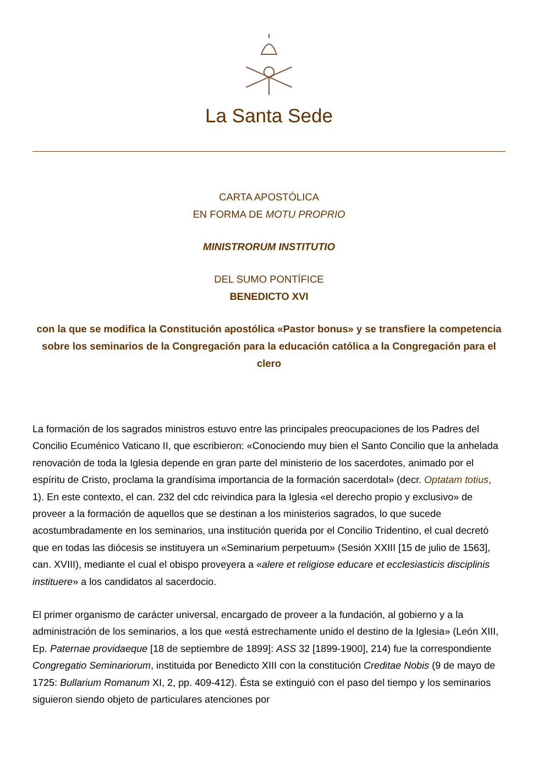La Santa Sede
CARTA APOSTÓLICA
EN FORMA DE MOTU PROPRIO
MINISTRORUM INSTITUTIO
DEL SUMO PONTÍFICE
BENEDICTO XVI
con la que se modifica la Constitución apostólica «Pastor bonus» y se transfiere la competencia sobre los seminarios de la Congregación para la educación católica a la Congregación para el clero
La formación de los sagrados ministros estuvo entre las principales preocupaciones de los Padres del Concilio Ecuménico Vaticano II, que escribieron: «Conociendo muy bien el Santo Concilio que la anhelada renovación de toda la Iglesia depende en gran parte del ministerio de los sacerdotes, animado por el espíritu de Cristo, proclama la grandísima importancia de la formación sacerdotal» (decr. Optatam totius, 1). En este contexto, el can. 232 del cdc reivindica para la Iglesia «el derecho propio y exclusivo» de proveer a la formación de aquellos que se destinan a los ministerios sagrados, lo que sucede acostumbradamente en los seminarios, una institución querida por el Concilio Tridentino, el cual decretó que en todas las diócesis se instituyera un «Seminarium perpetuum» (Sesión XXIII [15 de julio de 1563], can. XVIII), mediante el cual el obispo proveyera a «alere et religiose educare et ecclesiasticis disciplinis instituere» a los candidatos al sacerdocio.
El primer organismo de carácter universal, encargado de proveer a la fundación, al gobierno y a la administración de los seminarios, a los que «está estrechamente unido el destino de la Iglesia» (León XIII, Ep. Paternae providaeque [18 de septiembre de 1899]: ASS 32 [1899-1900], 214) fue la correspondiente Congregatio Seminariorum, instituida por Benedicto XIII con la constitución Creditae Nobis (9 de mayo de 1725: Bullarium Romanum XI, 2, pp. 409-412). Ésta se extinguió con el paso del tiempo y los seminarios siguieron siendo objeto de particulares atenciones por